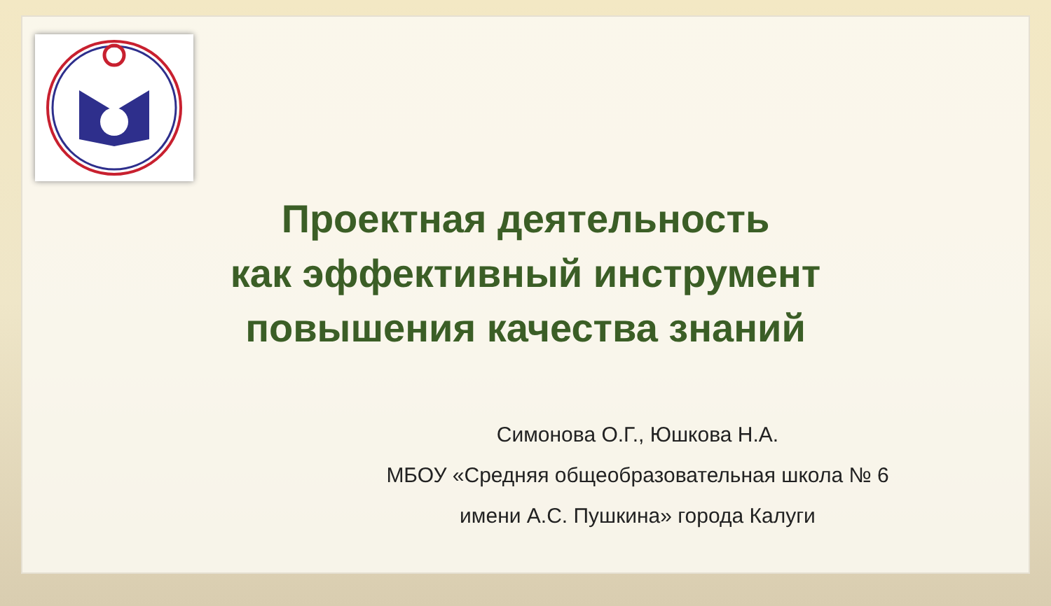Проектная деятельность
как эффективный инструмент
повышения качества знаний
Симонова О.Г., Юшкова Н.А.
МБОУ «Средняя общеобразовательная школа № 6
имени А.С. Пушкина» города Калуги